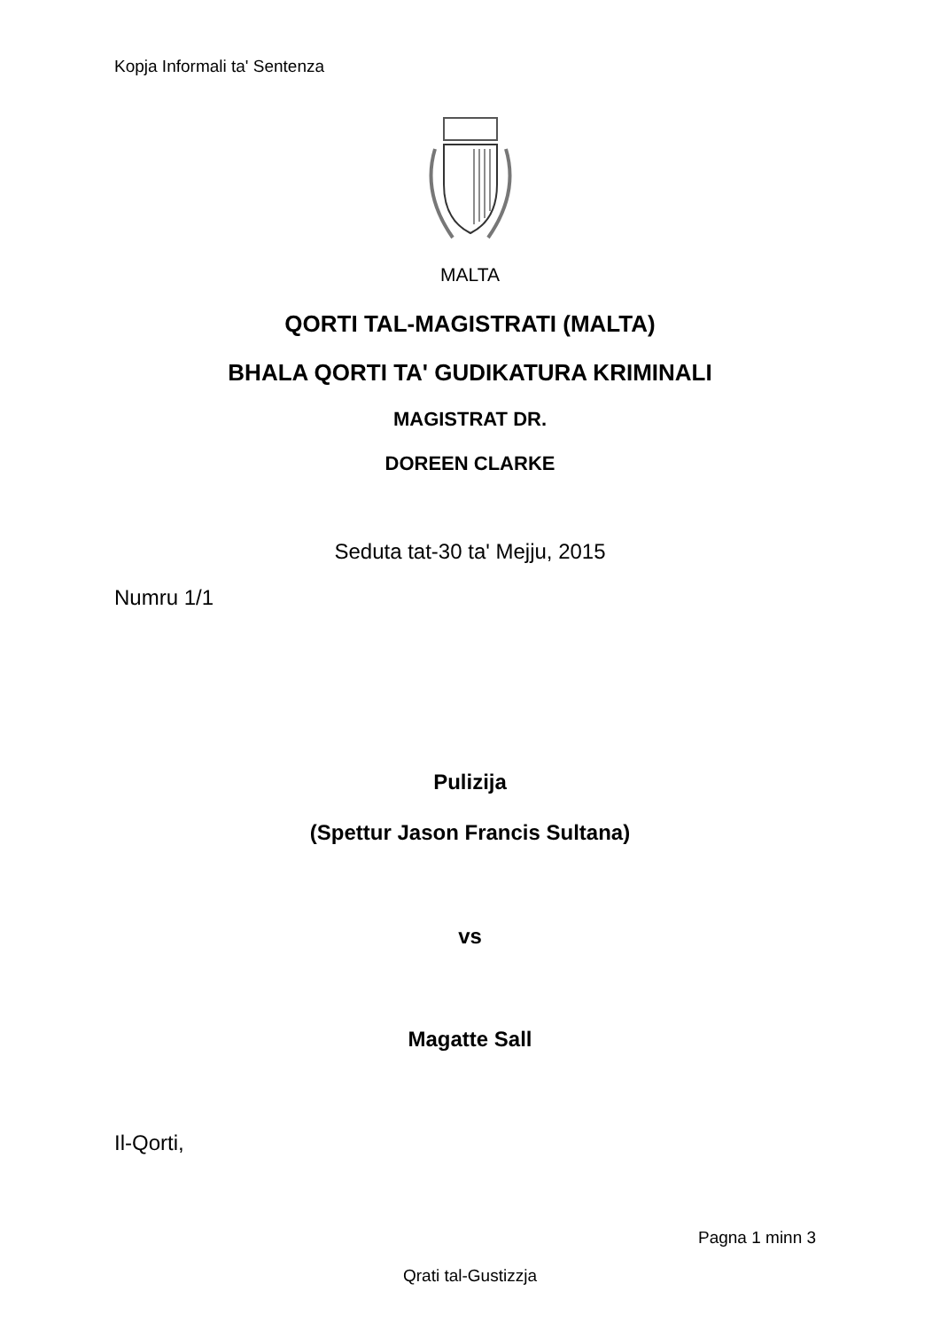Kopja Informali ta' Sentenza
MALTA
QORTI TAL-MAGISTRATI (MALTA)
BHALA QORTI TA' GUDIKATURA KRIMINALI
MAGISTRAT DR.
DOREEN CLARKE
Seduta tat-30 ta' Mejju, 2015
Numru 1/1
Pulizija
(Spettur Jason Francis Sultana)
vs
Magatte Sall
Il-Qorti,
Pagna 1 minn 3
Qrati tal-Gustizzja